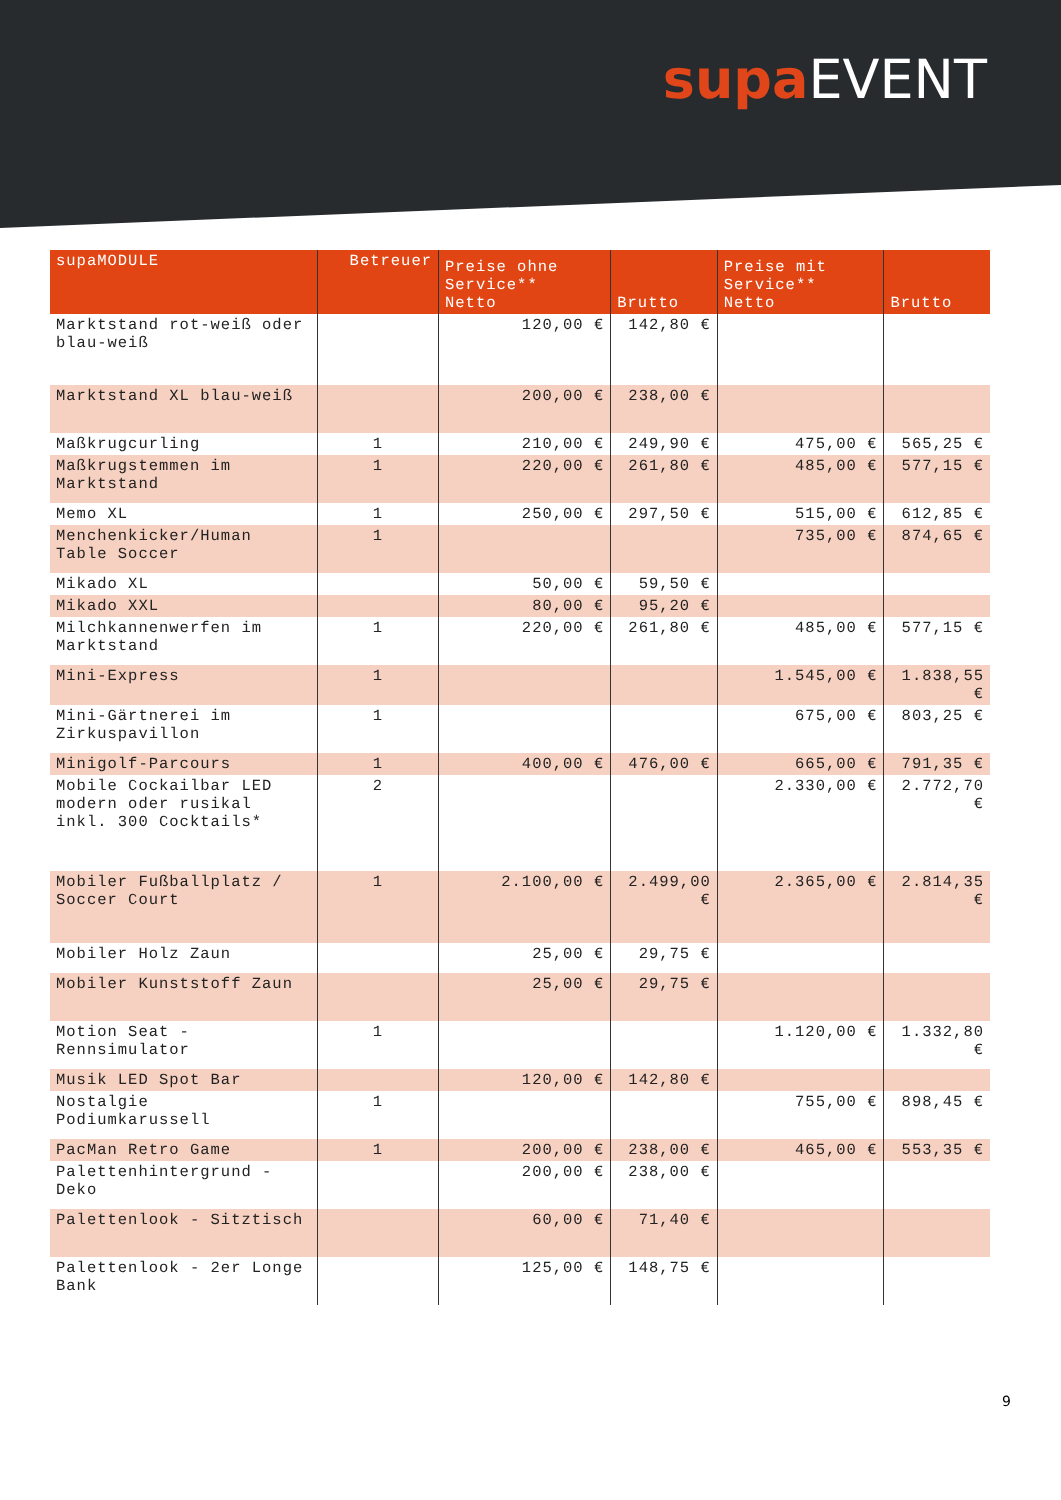supa EVENT
| supaMODULE | Betreuer | Preise ohne Service** Netto | Brutto | Preise mit Service** Netto | Brutto |
| --- | --- | --- | --- | --- | --- |
| Marktstand rot-weiß oder blau-weiß | | 120,00 € | 142,80 € | | |
| Marktstand XL blau-weiß | | 200,00 € | 238,00 € | | |
| Maßkrugcurling | 1 | 210,00 € | 249,90 € | 475,00 € | 565,25 € |
| Maßkrugstemmen im Marktstand | 1 | 220,00 € | 261,80 € | 485,00 € | 577,15 € |
| Memo XL | 1 | 250,00 € | 297,50 € | 515,00 € | 612,85 € |
| Menchenkicker/Human Table Soccer | 1 | | | 735,00 € | 874,65 € |
| Mikado XL | | 50,00 € | 59,50 € | | |
| Mikado XXL | | 80,00 € | 95,20 € | | |
| Milchkannenwerfen im Marktstand | 1 | 220,00 € | 261,80 € | 485,00 € | 577,15 € |
| Mini-Express | 1 | | | 1.545,00 € | 1.838,55 € |
| Mini-Gärtnerei im Zirkuspavillon | 1 | | | 675,00 € | 803,25 € |
| Minigolf-Parcours | 1 | 400,00 € | 476,00 € | 665,00 € | 791,35 € |
| Mobile Cockailbar LED modern oder rusikal inkl. 300 Cocktails* | 2 | | | 2.330,00 € | 2.772,70 € |
| Mobiler Fußballplatz / Soccer Court | 1 | 2.100,00 € | 2.499,00 € | 2.365,00 € | 2.814,35 € |
| Mobiler Holz Zaun | | 25,00 € | 29,75 € | | |
| Mobiler Kunststoff Zaun | | 25,00 € | 29,75 € | | |
| Motion Seat - Rennsimulator | 1 | | | 1.120,00 € | 1.332,80 € |
| Musik LED Spot Bar | | 120,00 € | 142,80 € | | |
| Nostalgie Podiumkarussell | 1 | | | 755,00 € | 898,45 € |
| PacMan Retro Game | 1 | 200,00 € | 238,00 € | 465,00 € | 553,35 € |
| Palettenhintergrund - Deko | | 200,00 € | 238,00 € | | |
| Palettenlook - Sitztisch | | 60,00 € | 71,40 € | | |
| Palettenlook - 2er Longe Bank | | 125,00 € | 148,75 € | | |
9